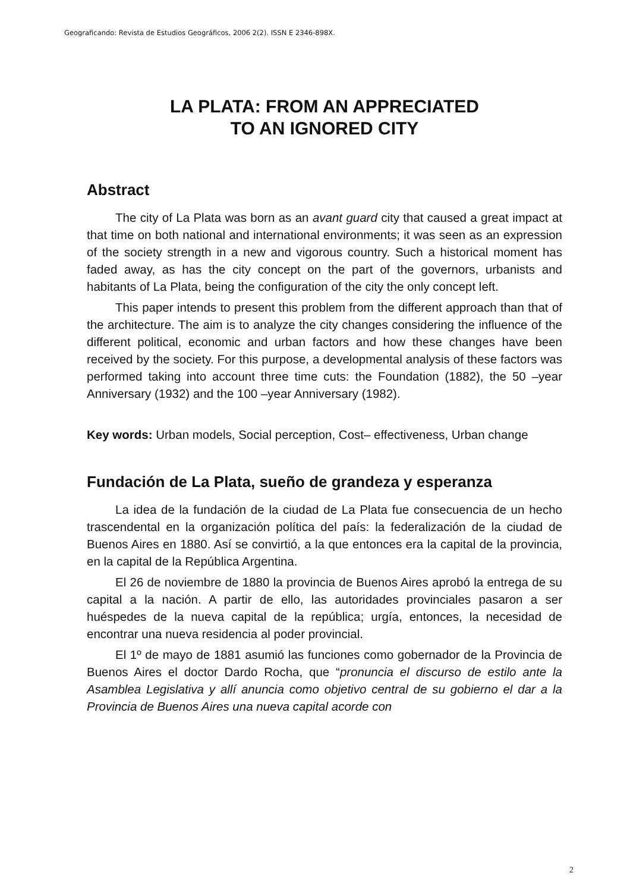Geograficando: Revista de Estudios Geográficos, 2006 2(2). ISSN E 2346-898X.
LA PLATA: FROM AN APPRECIATED
TO AN IGNORED CITY
Abstract
The city of La Plata was born as an avant guard city that caused a great impact at that time on both national and international environments; it was seen as an expression of the society strength in a new and vigorous country. Such a historical moment has faded away, as has the city concept on the part of the governors, urbanists and habitants of La Plata, being the configuration of the city the only concept left.
This paper intends to present this problem from the different approach than that of the architecture. The aim is to analyze the city changes considering the influence of the different political, economic and urban factors and how these changes have been received by the society. For this purpose, a developmental analysis of these factors was performed taking into account three time cuts: the Foundation (1882), the 50 –year Anniversary (1932) and the 100 –year Anniversary (1982).
Key words: Urban models, Social perception, Cost– effectiveness, Urban change
Fundación de La Plata, sueño de grandeza y esperanza
La idea de la fundación de la ciudad de La Plata fue consecuencia de un hecho trascendental en la organización política del país: la federalización de la ciudad de Buenos Aires en 1880. Así se convirtió, a la que entonces era la capital de la provincia, en la capital de la República Argentina.
El 26 de noviembre de 1880 la provincia de Buenos Aires aprobó la entrega de su capital a la nación. A partir de ello, las autoridades provinciales pasaron a ser huéspedes de la nueva capital de la república; urgía, entonces, la necesidad de encontrar una nueva residencia al poder provincial.
El 1º de mayo de 1881 asumió las funciones como gobernador de la Provincia de Buenos Aires el doctor Dardo Rocha, que “pronuncia el discurso de estilo ante la Asamblea Legislativa y allí anuncia como objetivo central de su gobierno el dar a la Provincia de Buenos Aires una nueva capital acorde con
2